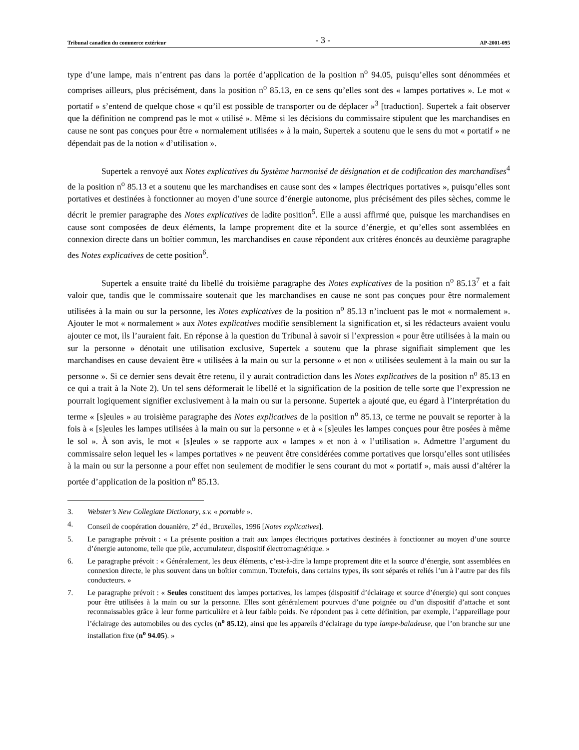Tribunal canadien du commerce extérieur - 3 - AP-2001-095
type d’une lampe, mais n’entrent pas dans la portée d’application de la position n<sup>o</sup> 94.05, puisqu’elles sont dénommées et comprises ailleurs, plus précisément, dans la position n<sup>o</sup> 85.13, en ce sens qu’elles sont des « lampes portatives ». Le mot « portatif » s’entend de quelque chose « qu’il est possible de transporter ou de déplacer »<sup>3</sup> [traduction]. Supertek a fait observer que la définition ne comprend pas le mot « utilisé ». Même si les décisions du commissaire stipulent que les marchandises en cause ne sont pas conçues pour être « normalement utilisées » à la main, Supertek a soutenu que le sens du mot « portatif » ne dépendait pas de la notion « d’utilisation ».
Supertek a renvoyé aux Notes explicatives du Système harmonisé de désignation et de codification des marchandises<sup>4</sup> de la position n<sup>o</sup> 85.13 et a soutenu que les marchandises en cause sont des « lampes électriques portatives », puisqu’elles sont portatives et destinées à fonctionner au moyen d’une source d’énergie autonome, plus précisément des piles sèches, comme le décrit le premier paragraphe des Notes explicatives de ladite position<sup>5</sup>. Elle a aussi affirmé que, puisque les marchandises en cause sont composées de deux éléments, la lampe proprement dite et la source d’énergie, et qu’elles sont assemblées en connexion directe dans un boîtier commun, les marchandises en cause répondent aux critères énoncés au deuxième paragraphe des Notes explicatives de cette position<sup>6</sup>.
Supertek a ensuite traité du libellé du troisième paragraphe des Notes explicatives de la position n<sup>o</sup> 85.13<sup>7</sup> et a fait valoir que, tandis que le commissaire soutenait que les marchandises en cause ne sont pas conçues pour être normalement utilisées à la main ou sur la personne, les Notes explicatives de la position n<sup>o</sup> 85.13 n’incluent pas le mot « normalement ». Ajouter le mot « normalement » aux Notes explicatives modifie sensiblement la signification et, si les rédacteurs avaient voulu ajouter ce mot, ils l’auraient fait. En réponse à la question du Tribunal à savoir si l’expression « pour être utilisées à la main ou sur la personne » dénotait une utilisation exclusive, Supertek a soutenu que la phrase signifiait simplement que les marchandises en cause devaient être « utilisées à la main ou sur la personne » et non « utilisées seulement à la main ou sur la personne ». Si ce dernier sens devait être retenu, il y aurait contradiction dans les Notes explicatives de la position n<sup>o</sup> 85.13 en ce qui a trait à la Note 2). Un tel sens déformerait le libellé et la signification de la position de telle sorte que l’expression ne pourrait logiquement signifier exclusivement à la main ou sur la personne. Supertek a ajouté que, eu égard à l’interprétation du terme « [s]eules » au troisième paragraphe des Notes explicatives de la position n<sup>o</sup> 85.13, ce terme ne pouvait se reporter à la fois à « [s]eules les lampes utilisées à la main ou sur la personne » et à « [s]eules les lampes conçues pour être posées à même le sol ». À son avis, le mot « [s]eules » se rapporte aux « lampes » et non à « l’utilisation ». Admettre l’argument du commissaire selon lequel les « lampes portatives » ne peuvent être considérées comme portatives que lorsqu’elles sont utilisées à la main ou sur la personne a pour effet non seulement de modifier le sens courant du mot « portatif », mais aussi d’altérer la portée d’application de la position n<sup>o</sup> 85.13.
3. Webster’s New Collegiate Dictionary, s.v. « portable ».
4. Conseil de coopération douanière, 2<sup>e</sup> éd., Bruxelles, 1996 [Notes explicatives].
5. Le paragraphe prévoit : « La présente position a trait aux lampes électriques portatives destinées à fonctionner au moyen d’une source d’énergie autonome, telle que pile, accumulateur, dispositif électromagnétique. »
6. Le paragraphe prévoit : « Généralement, les deux éléments, c’est-à-dire la lampe proprement dite et la source d’énergie, sont assemblées en connexion directe, le plus souvent dans un boîtier commun. Toutefois, dans certains types, ils sont séparés et reliés l’un à l’autre par des fils conducteurs. »
7. Le paragraphe prévoit : « Seules constituent des lampes portatives, les lampes (dispositif d’éclairage et source d’énergie) qui sont conçues pour être utilisées à la main ou sur la personne. Elles sont généralement pourvues d’une poignée ou d’un dispositif d’attache et sont reconnaissables grâce à leur forme particulière et à leur faible poids. Ne répondent pas à cette définition, par exemple, l’appareillage pour l’éclairage des automobiles ou des cycles (n<sup>o</sup> 85.12), ainsi que les appareils d’éclairage du type lampe-baladeuse, que l’on branche sur une installation fixe (n<sup>o</sup> 94.05). »